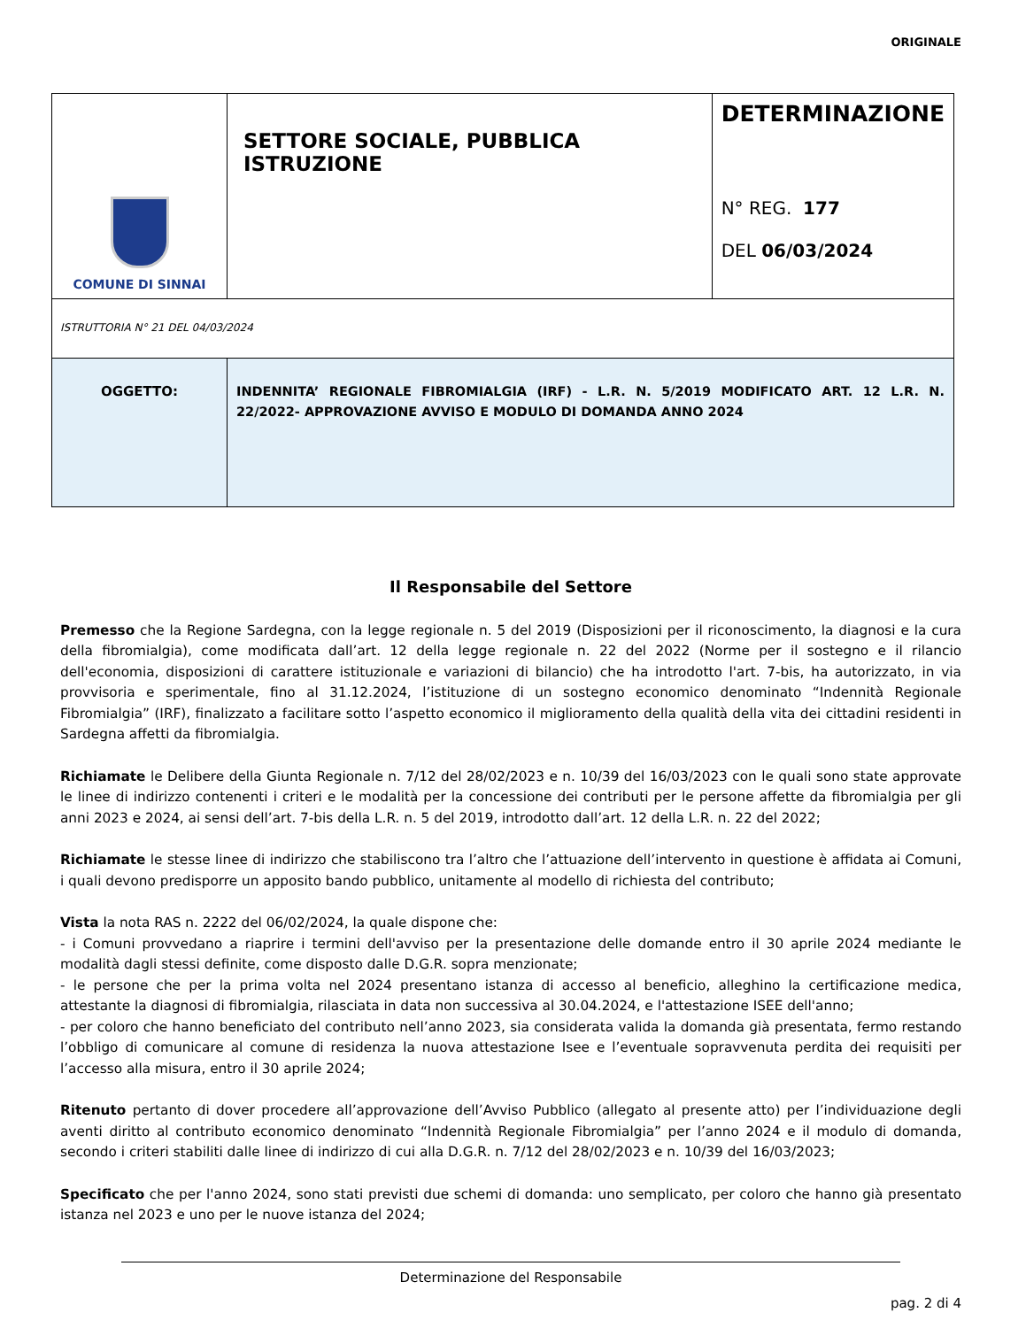ORIGINALE
| COMUNE DI SINNAI | SETTORE SOCIALE, PUBBLICA ISTRUZIONE | DETERMINAZIONE N° REG. 177 DEL 06/03/2024 |
| ISTRUTTORIA N° 21 DEL 04/03/2024 | | |
| OGGETTO: | INDENNITA’ REGIONALE FIBROMIALGIA (IRF) - L.R. N. 5/2019 MODIFICATO ART. 12 L.R. N. 22/2022- APPROVAZIONE AVVISO E MODULO DI DOMANDA ANNO 2024 | |
Il Responsabile del Settore
Premesso che la Regione Sardegna, con la legge regionale n. 5 del 2019 (Disposizioni per il riconoscimento, la diagnosi e la cura della fibromialgia), come modificata dall’art. 12 della legge regionale n. 22 del 2022 (Norme per il sostegno e il rilancio dell'economia, disposizioni di carattere istituzionale e variazioni di bilancio) che ha introdotto l'art. 7-bis, ha autorizzato, in via provvisoria e sperimentale, fino al 31.12.2024, l’istituzione di un sostegno economico denominato “Indennità Regionale Fibromialgia” (IRF), finalizzato a facilitare sotto l’aspetto economico il miglioramento della qualità della vita dei cittadini residenti in Sardegna affetti da fibromialgia.
Richiamate le Delibere della Giunta Regionale n. 7/12 del 28/02/2023 e n. 10/39 del 16/03/2023 con le quali sono state approvate le linee di indirizzo contenenti i criteri e le modalità per la concessione dei contributi per le persone affette da fibromialgia per gli anni 2023 e 2024, ai sensi dell’art. 7-bis della L.R. n. 5 del 2019, introdotto dall’art. 12 della L.R. n. 22 del 2022;
Richiamate le stesse linee di indirizzo che stabiliscono tra l’altro che l’attuazione dell’intervento in questione è affidata ai Comuni, i quali devono predisporre un apposito bando pubblico, unitamente al modello di richiesta del contributo;
Vista la nota RAS n. 2222 del 06/02/2024, la quale dispone che:
- i Comuni provvedano a riaprire i termini dell'avviso per la presentazione delle domande entro il 30 aprile 2024 mediante le modalità dagli stessi definite, come disposto dalle D.G.R. sopra menzionate;
- le persone che per la prima volta nel 2024 presentano istanza di accesso al beneficio, alleghino la certificazione medica, attestante la diagnosi di fibromialgia, rilasciata in data non successiva al 30.04.2024, e l'attestazione ISEE dell'anno;
- per coloro che hanno beneficiato del contributo nell’anno 2023, sia considerata valida la domanda già presentata, fermo restando l’obbligo di comunicare al comune di residenza la nuova attestazione Isee e l’eventuale sopravvenuta perdita dei requisiti per l’accesso alla misura, entro il 30 aprile 2024;
Ritenuto pertanto di dover procedere all’approvazione dell’Avviso Pubblico (allegato al presente atto) per l’individuazione degli aventi diritto al contributo economico denominato “Indennità Regionale Fibromialgia” per l’anno 2024 e il modulo di domanda, secondo i criteri stabiliti dalle linee di indirizzo di cui alla D.G.R. n. 7/12 del 28/02/2023 e n. 10/39 del 16/03/2023;
Specificato che per l'anno 2024, sono stati previsti due schemi di domanda: uno semplicato, per coloro che hanno già presentato istanza nel 2023 e uno per le nuove istanza del 2024;
Determinazione del Responsabile
pag. 2 di 4